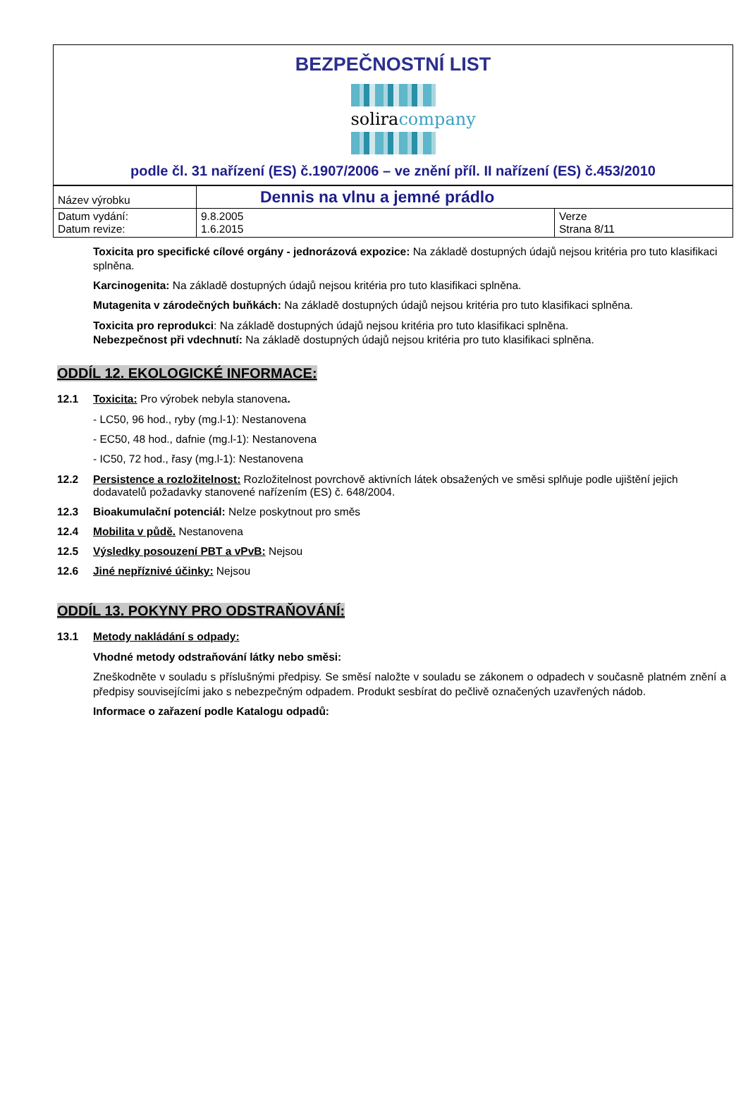BEZPEČNOSTNÍ LIST
soliracompany
podle čl. 31 nařízení (ES) č.1907/2006 – ve znění příl. II nařízení (ES) č.453/2010
| Název výrobku | Dennis na vlnu a jemné prádlo | |
| Datum vydání: Datum revize: | 9.8.2005 1.6.2015 | Verze Strana 8/11 |
Toxicita pro specifické cílové orgány - jednorázová expozice: Na základě dostupných údajů nejsou kritéria pro tuto klasifikaci splněna.
Karcinogenita: Na základě dostupných údajů nejsou kritéria pro tuto klasifikaci splněna.
Mutagenita v zárodečných buňkách: Na základě dostupných údajů nejsou kritéria pro tuto klasifikaci splněna.
Toxicita pro reprodukci: Na základě dostupných údajů nejsou kritéria pro tuto klasifikaci splněna.
Nebezpečnost při vdechnutí: Na základě dostupných údajů nejsou kritéria pro tuto klasifikaci splněna.
ODDÍL 12. EKOLOGICKÉ INFORMACE:
12.1 Toxicita: Pro výrobek nebyla stanovena.
- LC50, 96 hod., ryby (mg.l-1): Nestanovena
- EC50, 48 hod., dafnie (mg.l-1): Nestanovena
- IC50, 72 hod., řasy (mg.l-1): Nestanovena
12.2 Persistence a rozložitelnost: Rozložitelnost povrchově aktivních látek obsažených ve směsi splňuje podle ujištění jejich dodavatelů požadavky stanovené nařízením (ES) č. 648/2004.
12.3 Bioakumulační potenciál: Nelze poskytnout pro směs
12.4 Mobilita v půdě. Nestanovena
12.5 Výsledky posouzení PBT a vPvB: Nejsou
12.6 Jiné nepříznivé účinky: Nejsou
ODDÍL 13. POKYNY PRO ODSTRAŇOVÁNÍ:
13.1 Metody nakládání s odpady:
Vhodné metody odstraňování látky nebo směsi:
Zneškodněte v souladu s příslušnými předpisy. Se směsí naložte v souladu se zákonem o odpadech v současně platném znění a předpisy souvisejícími jako s nebezpečným odpadem. Produkt sesbírat do pečlivě označených uzavřených nádob.
Informace o zařazení podle Katalogu odpadů: